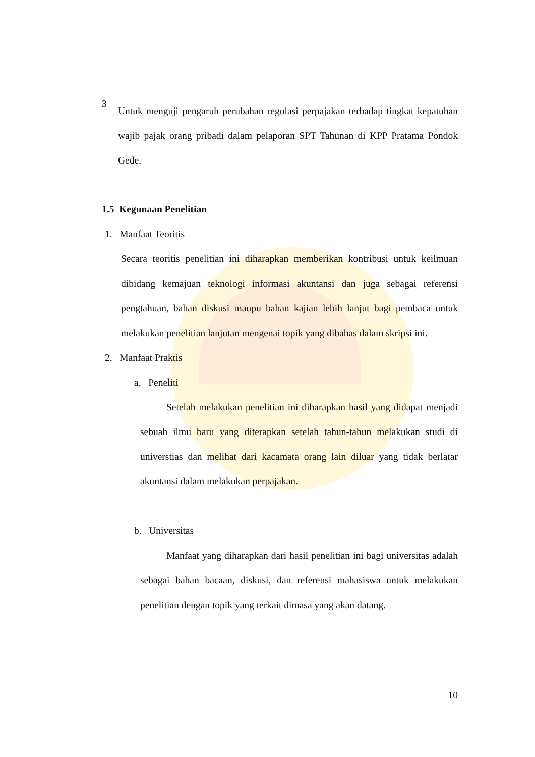3
Untuk menguji pengaruh perubahan regulasi perpajakan terhadap tingkat kepatuhan wajib pajak orang pribadi dalam pelaporan SPT Tahunan di KPP Pratama Pondok Gede.
1.5 Kegunaan Penelitian
1. Manfaat Teoritis
Secara teoritis penelitian ini diharapkan memberikan kontribusi untuk keilmuan dibidang kemajuan teknologi informasi akuntansi dan juga sebagai referensi pengtahuan, bahan diskusi maupu bahan kajian lebih lanjut bagi pembaca untuk melakukan penelitian lanjutan mengenai topik yang dibahas dalam skripsi ini.
2. Manfaat Praktis
a. Peneliti
Setelah melakukan penelitian ini diharapkan hasil yang didapat menjadi sebuah ilmu baru yang diterapkan setelah tahun-tahun melakukan studi di universtias dan melihat dari kacamata orang lain diluar yang tidak berlatar akuntansi dalam melakukan perpajakan.
b. Universitas
Manfaat yang diharapkan dari hasil penelitian ini bagi universitas adalah sebagai bahan bacaan, diskusi, dan referensi mahasiswa untuk melakukan penelitian dengan topik yang terkait dimasa yang akan datang.
10